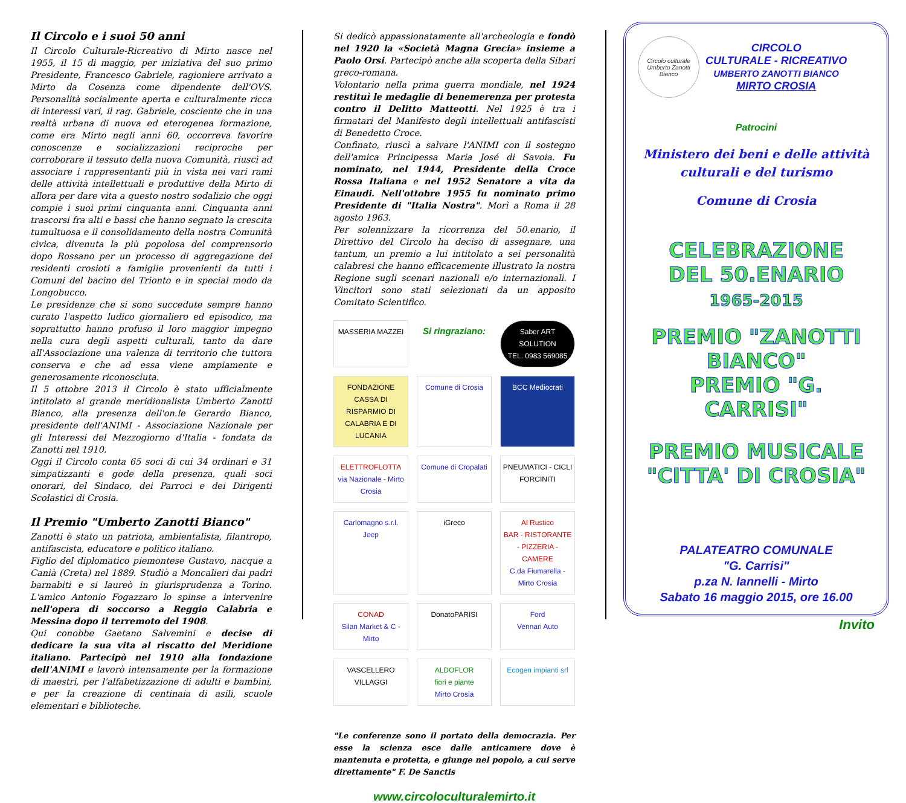Il Circolo e i suoi 50 anni
Il Circolo Culturale-Ricreativo di Mirto nasce nel 1955, il 15 di maggio, per iniziativa del suo primo Presidente, Francesco Gabriele, ragioniere arrivato a Mirto da Cosenza come dipendente dell'OVS. Personalità socialmente aperta e culturalmente ricca di interessi vari, il rag. Gabriele, cosciente che in una realtà urbana di nuova ed eterogenea formazione, come era Mirto negli anni 60, occorreva favorire conoscenze e socializzazioni reciproche per corroborare il tessuto della nuova Comunità, riuscì ad associare i rappresentanti più in vista nei vari rami delle attività intellettuali e produttive della Mirto di allora per dare vita a questo nostro sodalizio che oggi compie i suoi primi cinquanta anni. Cinquanta anni trascorsi fra alti e bassi che hanno segnato la crescita tumultuosa e il consolidamento della nostra Comunità civica, divenuta la più popolosa del comprensorio dopo Rossano per un processo di aggregazione dei residenti crosioti a famiglie provenienti da tutti i Comuni del bacino del Trionto e in special modo da Longobucco.
Le presidenze che si sono succedute sempre hanno curato l'aspetto ludico giornaliero ed episodico, ma soprattutto hanno profuso il loro maggior impegno nella cura degli aspetti culturali, tanto da dare all'Associazione una valenza di territorio che tuttora conserva e che ad essa viene ampiamente e generosamente riconosciuta.
Il 5 ottobre 2013 il Circolo è stato ufficialmente intitolato al grande meridionalista Umberto Zanotti Bianco, alla presenza dell'on.le Gerardo Bianco, presidente dell'ANIMI - Associazione Nazionale per gli Interessi del Mezzogiorno d'Italia - fondata da Zanotti nel 1910.
Oggi il Circolo conta 65 soci di cui 34 ordinari e 31 simpatizzanti e gode della presenza, quali soci onorari, del Sindaco, dei Parroci e dei Dirigenti Scolastici di Crosia.
Il Premio "Umberto Zanotti Bianco"
Zanotti è stato un patriota, ambientalista, filantropo, antifascista, educatore e politico italiano.
Figlio del diplomatico piemontese Gustavo, nacque a Canià (Creta) nel 1889. Studiò a Moncalieri dai padri barnabiti e si laureò in giurisprudenza a Torino. L'amico Antonio Fogazzaro lo spinse a intervenire nell'opera di soccorso a Reggio Calabria e Messina dopo il terremoto del 1908.
Qui conobbe Gaetano Salvemini e decise di dedicare la sua vita al riscatto del Meridione italiano. Partecipò nel 1910 alla fondazione dell'ANIMI e lavorò intensamente per la formazione di maestri, per l'alfabetizzazione di adulti e bambini, e per la creazione di centinaia di asili, scuole elementari e biblioteche.
Si dedicò appassionatamente all'archeologia e fondò nel 1920 la «Società Magna Grecia» insieme a Paolo Orsi. Partecipò anche alla scoperta della Sibari greco-romana.
Volontario nella prima guerra mondiale, nel 1924 restituì le medaglie di benemerenza per protesta contro il Delitto Matteotti. Nel 1925 è tra i firmatari del Manifesto degli intellettuali antifascisti di Benedetto Croce.
Confinato, riuscì a salvare l'ANIMI con il sostegno dell'amica Principessa Maria José di Savoia. Fu nominato, nel 1944, Presidente della Croce Rossa Italiana e nel 1952 Senatore a vita da Einaudi. Nell'ottobre 1955 fu nominato primo Presidente di "Italia Nostra". Morì a Roma il 28 agosto 1963.
Per solennizzare la ricorrenza del 50.enario, il Direttivo del Circolo ha deciso di assegnare, una tantum, un premio a lui intitolato a sei personalità calabresi che hanno efficacemente illustrato la nostra Regione sugli scenari nazionali e/o internazionali. I Vincitori sono stati selezionati da un apposito Comitato Scientifico.
MASSERIA MAZZEI
Si ringraziano:
Saber ART SOLUTION
TEL. 0983 569085
FONDAZIONE
CASSA DI RISPARMIO DI CALABRIA E DI LUCANIA
Comune di Crosia
BCC Mediocrati
ELETTROFLOTTA
via Nazionale - Mirto Crosia
Comune di Cropalati
PNEUMATICI - CICLI FORCINITI
Carlomagno s.r.l. Jeep
iGreco
Al Rustico
BAR - RISTORANTE - PIZZERIA - CAMERE
C.da Fiumarella -Mirto Crosia
CONAD
Silan Market & C - Mirto
DonatoPARISI
Ford
Vennari Auto
VASCELLERO VILLAGGI
ALDOFLOR
fiori e piante
Mirto Crosia
Ecogen impianti srl
"Le conferenze sono il portato della democrazia. Per esse la scienza esce dalle anticamere dove è mantenuta e protetta, e giunge nel popolo, a cui serve direttamente" F. De Sanctis
www.circoloculturalemirto.it
Circolo culturale Umberto Zanotti Bianco
CIRCOLO
CULTURALE - RICREATIVO
UMBERTO ZANOTTI BIANCO
MIRTO CROSIA
Patrocini
Ministero dei beni e delle attività culturali e del turismo
Comune di Crosia
CELEBRAZIONE
DEL 50.ENARIO
1965-2015
PREMIO "ZANOTTI BIANCO"
PREMIO "G. CARRISI"
PREMIO MUSICALE
"CITTA' DI CROSIA"
PALATEATRO COMUNALE
"G. Carrisi"
p.za N. Iannelli - Mirto
Sabato 16 maggio 2015, ore 16.00
Invito